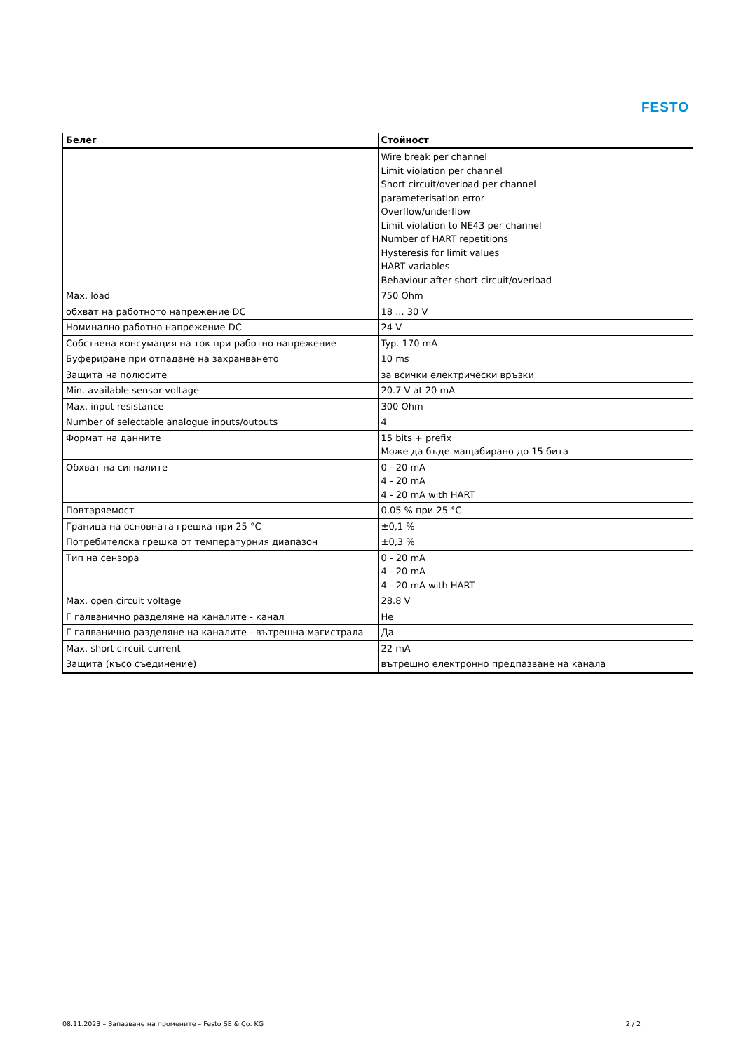FESTO
| Белег | Стойност |
| --- | --- |
| | Wire break per channel Limit violation per channel Short circuit/overload per channel parameterisation error Overflow/underflow Limit violation to NE43 per channel Number of HART repetitions Hysteresis for limit values HART variables Behaviour after short circuit/overload |
| Max. load | 750 Ohm |
| обхват на работното напрежение DC | 18 ... 30 V |
| Номинално работно напрежение DC | 24 V |
| Собствена консумация на ток при работно напрежение | Typ. 170 mA |
| Буфериране при отпадане на захранването | 10 ms |
| Защита на полюсите | за всички електрически връзки |
| Min. available sensor voltage | 20.7 V at 20 mA |
| Max. input resistance | 300 Ohm |
| Number of selectable analogue inputs/outputs | 4 |
| Формат на данните | 15 bits + prefix Може да бъде мащабирано до 15 бита |
| Обхват на сигналите | 0 - 20 mA 4 - 20 mA 4 - 20 mA with HART |
| Повтаряемост | 0,05 % при 25 °C |
| Граница на основната грешка при 25 °C | ±0,1 % |
| Потребителска грешка от температурния диапазон | ±0,3 % |
| Тип на сензора | 0 - 20 mA 4 - 20 mA 4 - 20 mA with HART |
| Max. open circuit voltage | 28.8 V |
| Г галванично разделяне на каналите - канал | Не |
| Г галванично разделяне на каналите - вътрешна магистрала | Да |
| Max. short circuit current | 22 mA |
| Защита (късо съединение) | вътрешно електронно предпазване на канала |
08.11.2023 – Запазване на промените – Festo SE & Co. KG 2 / 2